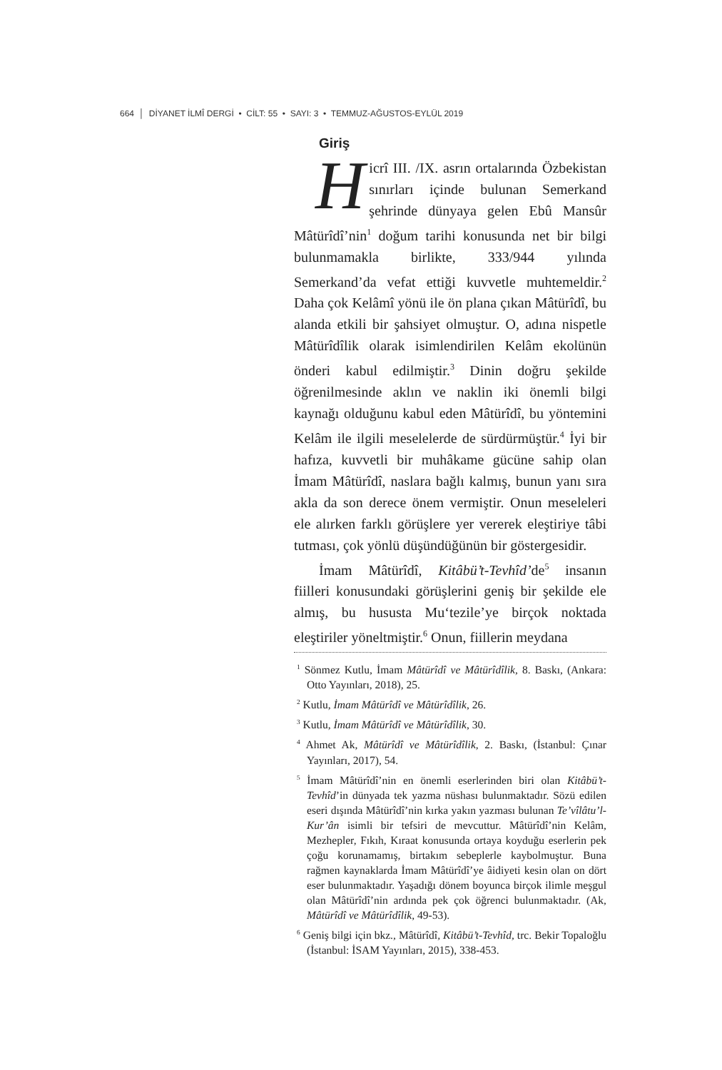664 │ DİYANET İLMÎ DERGİ • CİLT: 55 • SAYI: 3 • TEMMUZ-AĞUSTOS-EYLÜL 2019
Giriş
Hicrî III. /IX. asrın ortalarında Özbekistan sınırları içinde bulunan Semerkand şehrinde dünyaya gelen Ebû Mansûr Mâtürîdî’nin<sup>1</sup> doğum tarihi konusunda net bir bilgi bulunmamakla birlikte, 333/944 yılında Semerkand’da vefat ettiği kuvvetle muhtemeldir.<sup>2</sup> Daha çok Kelâmî yönü ile ön plana çıkan Mâtürîdî, bu alanda etkili bir şahsiyet olmuştur. O, adına nispetle Mâtürîdîlik olarak isimlendirilen Kelâm ekolünün önderi kabul edilmiştir.<sup>3</sup> Dinin doğru şekilde öğrenilmesinde aklın ve naklin iki önemli bilgi kaynağı olduğunu kabul eden Mâtürîdî, bu yöntemini Kelâm ile ilgili meselelerde de sürdürmüştür.<sup>4</sup> İyi bir hafıza, kuvvetli bir muhâkame gücüne sahip olan İmam Mâtürîdî, naslara bağlı kalmış, bunun yanı sıra akla da son derece önem vermiştir. Onun meseleleri ele alırken farklı görüşlere yer vererek eleştiriye tâbi tutması, çok yönlü düşündüğünün bir göstergesidir.
İmam Mâtürîdî, Kitâbü’t-Tevhîd’de<sup>5</sup> insanın fiilleri konusundaki görüşlerini geniş bir şekilde ele almış, bu hususta Mu‘tezile’ye birçok noktada eleştiriler yöneltmiştir.<sup>6</sup> Onun, fiillerin meydana
<sup>1</sup> Sönmez Kutlu, İmam Mâtürîdî ve Mâtürîdîlik, 8. Baskı, (Ankara: Otto Yayınları, 2018), 25.
<sup>2</sup> Kutlu, İmam Mâtürîdî ve Mâtürîdîlik, 26.
<sup>3</sup> Kutlu, İmam Mâtürîdî ve Mâtürîdîlik, 30.
<sup>4</sup> Ahmet Ak, Mâtürîdî ve Mâtürîdîlik, 2. Baskı, (İstanbul: Çınar Yayınları, 2017), 54.
<sup>5</sup> İmam Mâtürîdî’nin en önemli eserlerinden biri olan Kitâbü’t-Tevhîd’in dünyada tek yazma nüshası bulunmaktadır. Sözü edilen eseri dışında Mâtürîdî’nin kırka yakın yazması bulunan Te’vîlâtu’l-Kur’ân isimli bir tefsiri de mevcuttur. Mâtürîdî’nin Kelâm, Mezhepler, Fıkıh, Kıraat konusunda ortaya koyduğu eserlerin pek çoğu korunamamış, birtakım sebeplerle kaybolmuştur. Buna rağmen kaynaklarda İmam Mâtürîdî’ye âidiyeti kesin olan on dört eser bulunmaktadır. Yaşadığı dönem boyunca birçok ilimle meşgul olan Mâtürîdî’nin ardında pek çok öğrenci bulunmaktadır. (Ak, Mâtürîdî ve Mâtürîdîlik, 49-53).
<sup>6</sup> Geniş bilgi için bkz., Mâtürîdî, Kitâbü’t-Tevhîd, trc. Bekir Topaloğlu (İstanbul: İSAM Yayınları, 2015), 338-453.